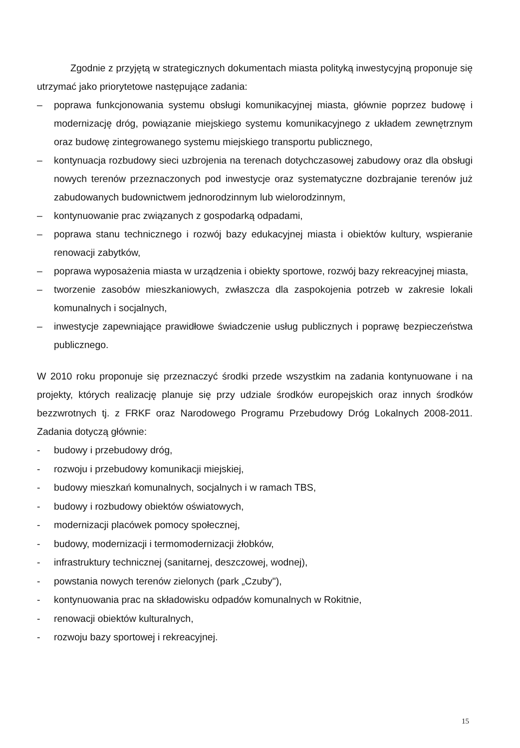Zgodnie z przyjętą w strategicznych dokumentach miasta polityką inwestycyjną proponuje się utrzymać jako priorytetowe następujące zadania:
– poprawa funkcjonowania systemu obsługi komunikacyjnej miasta, głównie poprzez budowę i modernizację dróg, powiązanie miejskiego systemu komunikacyjnego z układem zewnętrznym oraz budowę zintegrowanego systemu miejskiego transportu publicznego,
– kontynuacja rozbudowy sieci uzbrojenia na terenach dotychczasowej zabudowy oraz dla obsługi nowych terenów przeznaczonych pod inwestycje oraz systematyczne dozbrajanie terenów już zabudowanych budownictwem jednorodzinnym lub wielorodzinnym,
– kontynuowanie prac związanych z gospodarką odpadami,
– poprawa stanu technicznego i rozwój bazy edukacyjnej miasta i obiektów kultury, wspieranie renowacji zabytków,
– poprawa wyposażenia miasta w urządzenia i obiekty sportowe, rozwój bazy rekreacyjnej miasta,
– tworzenie zasobów mieszkaniowych, zwłaszcza dla zaspokojenia potrzeb w zakresie lokali komunalnych i socjalnych,
– inwestycje zapewniające prawidłowe świadczenie usług publicznych i poprawę bezpieczeństwa publicznego.
W 2010 roku proponuje się przeznaczyć środki przede wszystkim na zadania kontynuowane i na projekty, których realizację planuje się przy udziale środków europejskich oraz innych środków bezzwrotnych tj. z FRKF oraz Narodowego Programu Przebudowy Dróg Lokalnych 2008-2011. Zadania dotyczą głównie:
- budowy i przebudowy dróg,
- rozwoju i przebudowy komunikacji miejskiej,
- budowy mieszkań komunalnych, socjalnych i w ramach TBS,
- budowy i rozbudowy obiektów oświatowych,
- modernizacji placówek pomocy społecznej,
- budowy, modernizacji i termomodernizacji żłobków,
- infrastruktury technicznej (sanitarnej, deszczowej, wodnej),
- powstania nowych terenów zielonych (park „Czuby"),
- kontynuowania prac na składowisku odpadów komunalnych w Rokitnie,
- renowacji obiektów kulturalnych,
- rozwoju bazy sportowej i rekreacyjnej.
15